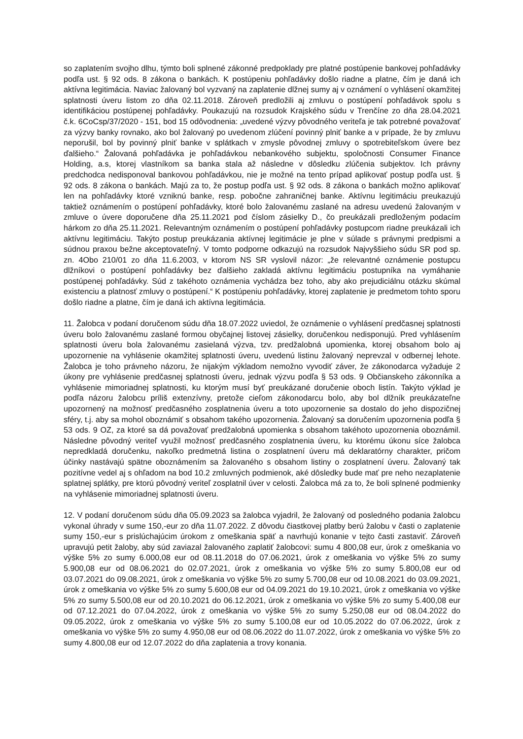so zaplatením svojho dlhu, týmto boli splnené zákonné predpoklady pre platné postúpenie bankovej pohľadávky podľa ust. § 92 ods. 8 zákona o bankách. K postúpeniu pohľadávky došlo riadne a platne, čím je daná ich aktívna legitimácia. Naviac žalovaný bol vyzvaný na zaplatenie dlžnej sumy aj v oznámení o vyhlásení okamžitej splatnosti úveru listom zo dňa 02.11.2018. Zároveň predložili aj zmluvu o postúpení pohľadávok spolu s identifikáciou postúpenej pohľadávky. Poukazujú na rozsudok Krajského súdu v Trenčíne zo dňa 28.04.2021 č.k. 6CoCsp/37/2020 - 151, bod 15 odôvodnenia: „uvedené výzvy pôvodného veriteľa je tak potrebné považovať za výzvy banky rovnako, ako bol žalovaný po uvedenom zlúčení povinný plniť banke a v prípade, že by zmluvu neporušil, bol by povinný plniť banke v splátkach v zmysle pôvodnej zmluvy o spotrebiteľskom úvere bez ďalšieho.“ Žalovaná pohľadávka je pohľadávkou nebankového subjektu, spoločnosti Consumer Finance Holding, a.s, ktorej vlastníkom sa banka stala až následne v dôsledku zlúčenia subjektov. Ich právny predchodca nedisponoval bankovou pohľadávkou, nie je možné na tento prípad aplikovať postup podľa ust. § 92 ods. 8 zákona o bankách. Majú za to, že postup podľa ust. § 92 ods. 8 zákona o bankách možno aplikovať len na pohľadávky ktoré vzniknú banke, resp. pobočne zahraničnej banke. Aktívnu legitimáciu preukazujú taktiež oznámením o postúpení pohľadávky, ktoré bolo žalovanému zaslané na adresu uvedenú žalovaným v zmluve o úvere doporučene dňa 25.11.2021 pod číslom zásielky D., čo preukázali predloženým podacím hárkom zo dňa 25.11.2021. Relevantným oznámením o postúpení pohľadávky postupcom riadne preukázali ich aktívnu legitimáciu. Takýto postup preukázania aktívnej legitimácie je plne v súlade s právnymi predpismi a súdnou praxou bežne akceptovateľný. V tomto podporne odkazujú na rozsudok Najvyššieho súdu SR pod sp. zn. 4Obo 210/01 zo dňa 11.6.2003, v ktorom NS SR vyslovil názor: „že relevantné oznámenie postupcu dlžníkovi o postúpení pohľadávky bez ďalšieho zakladá aktívnu legitimáciu postupníka na vymáhanie postúpenej pohľadávky. Súd z takéhoto oznámenia vychádza bez toho, aby ako prejudiciálnu otázku skúmal existenciu a platnosť zmluvy o postúpení.“ K postúpeniu pohľadávky, ktorej zaplatenie je predmetom tohto sporu došlo riadne a platne, čím je daná ich aktívna legitimácia.
11. Žalobca v podaní doručenom súdu dňa 18.07.2022 uviedol, že oznámenie o vyhlásení predčasnej splatnosti úveru bolo žalovanému zaslané formou obyčajnej listovej zásielky, doručenkou nedisponujú. Pred vyhlásením splatnosti úveru bola žalovanému zasielaná výzva, tzv. predžalobná upomienka, ktorej obsahom bolo aj upozornenie na vyhlásenie okamžitej splatnosti úveru, uvedenú listinu žalovaný neprevzal v odbernej lehote. Žalobca je toho právneho názoru, že nijakým výkladom nemožno vyvodiť záver, že zákonodarca vyžaduje 2 úkony pre vyhlásenie predčasnej splatnosti úveru, jednak výzvu podľa § 53 ods. 9 Občianskeho zákonníka a vyhlásenie mimoriadnej splatnosti, ku ktorým musí byť preukázané doručenie oboch listín. Takýto výklad je podľa názoru žalobcu príliš extenzívny, pretože cieľom zákonodarcu bolo, aby bol dlžník preukázateľne upozornený na možnosť predčasného zosplatnenia úveru a toto upozornenie sa dostalo do jeho dispozičnej sféry, t.j. aby sa mohol oboznámiť s obsahom takého upozornenia. Žalovaný sa doručením upozornenia podľa § 53 ods. 9 OZ, za ktoré sa dá považovať predžalobná upomienka s obsahom takéhoto upozornenia oboznámil. Následne pôvodný veriteľ využil možnosť predčasného zosplatnenia úveru, ku ktorému úkonu síce žalobca nepredkladá doručenku, nakoľko predmetná listina o zosplatnení úveru má deklaratórny charakter, pričom účinky nastávajú spätne oboznámením sa žalovaného s obsahom listiny o zosplatnení úveru. Žalovaný tak pozitívne vedel aj s ohľadom na bod 10.2 zmluvných podmienok, aké dôsledky bude mať pre neho nezaplatenie splatnej splátky, pre ktorú pôvodný veriteľ zosplatnil úver v celosti. Žalobca má za to, že boli splnené podmienky na vyhlásenie mimoriadnej splatnosti úveru.
12. V podaní doručenom súdu dňa 05.09.2023 sa žalobca vyjadril, že žalovaný od posledného podania žalobcu vykonal úhrady v sume 150,-eur zo dňa 11.07.2022. Z dôvodu čiastkovej platby berú žalobu v časti o zaplatenie sumy 150,-eur s prislúchajúcim úrokom z omeškania späť a navrhujú konanie v tejto časti zastaviť. Zároveň upravujú petit žaloby, aby súd zaviazal žalovaného zaplatiť žalobcovi: sumu 4 800,08 eur, úrok z omeškania vo výške 5% zo sumy 6.000,08 eur od 08.11.2018 do 07.06.2021, úrok z omeškania vo výške 5% zo sumy 5.900,08 eur od 08.06.2021 do 02.07.2021, úrok z omeškania vo výške 5% zo sumy 5.800,08 eur od 03.07.2021 do 09.08.2021, úrok z omeškania vo výške 5% zo sumy 5.700,08 eur od 10.08.2021 do 03.09.2021, úrok z omeškania vo výške 5% zo sumy 5.600,08 eur od 04.09.2021 do 19.10.2021, úrok z omeškania vo výške 5% zo sumy 5.500,08 eur od 20.10.2021 do 06.12.2021, úrok z omeškania vo výške 5% zo sumy 5.400,08 eur od 07.12.2021 do 07.04.2022, úrok z omeškania vo výške 5% zo sumy 5.250,08 eur od 08.04.2022 do 09.05.2022, úrok z omeškania vo výške 5% zo sumy 5.100,08 eur od 10.05.2022 do 07.06.2022, úrok z omeškania vo výške 5% zo sumy 4.950,08 eur od 08.06.2022 do 11.07.2022, úrok z omeškania vo výške 5% zo sumy 4.800,08 eur od 12.07.2022 do dňa zaplatenia a trovy konania.